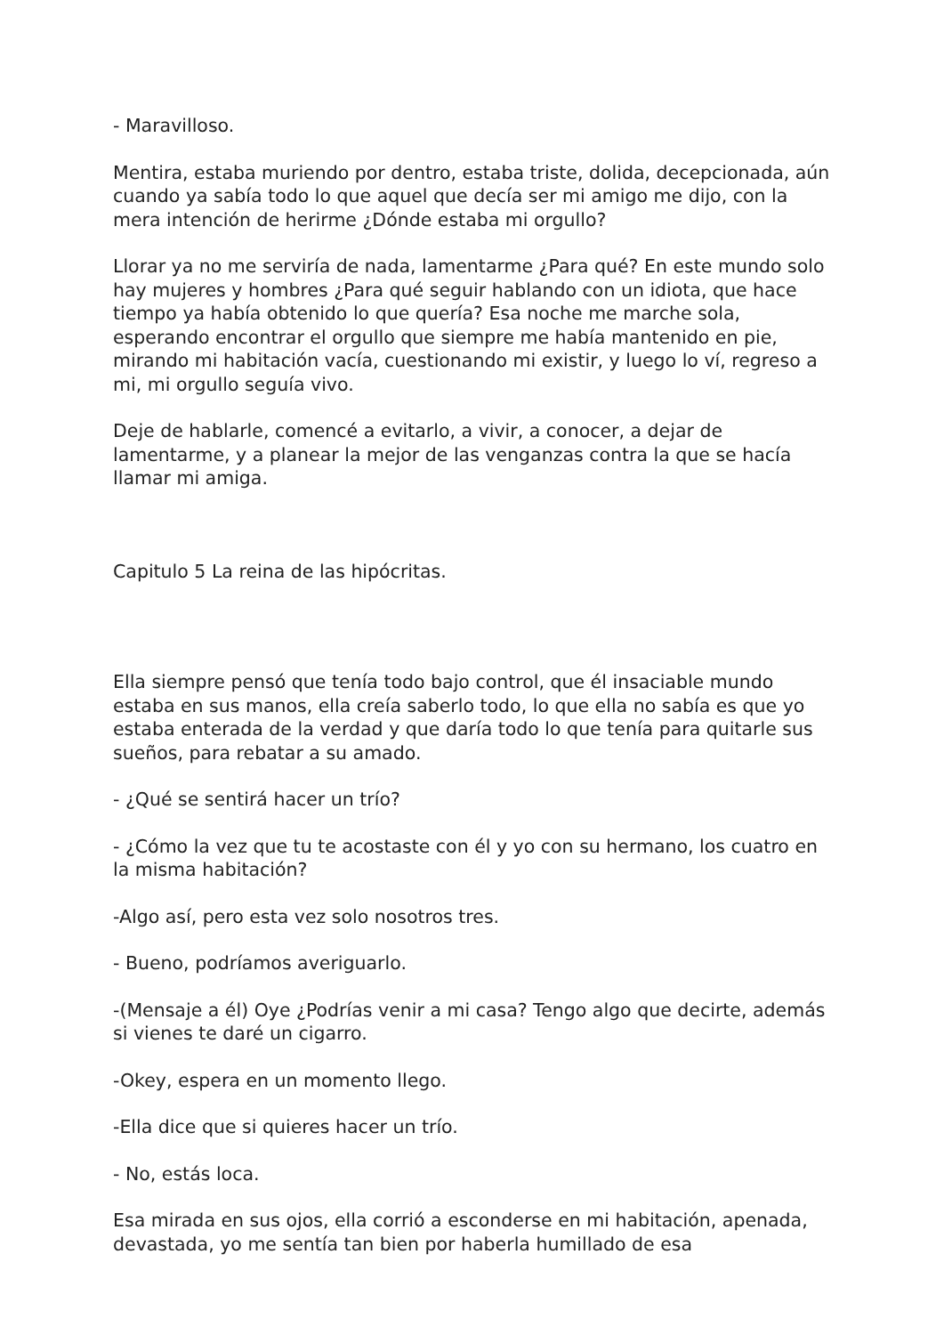- Maravilloso.
Mentira, estaba muriendo por dentro, estaba triste, dolida, decepcionada, aún cuando ya sabía todo lo que aquel que decía ser mi amigo me dijo, con la mera intención de herirme ¿Dónde estaba mi orgullo?
Llorar ya no me serviría de nada, lamentarme ¿Para qué? En este mundo solo hay mujeres y hombres ¿Para qué seguir hablando con un idiota, que hace tiempo ya había obtenido lo que quería? Esa noche me marche sola, esperando encontrar el orgullo que siempre me había mantenido en pie, mirando mi habitación vacía, cuestionando mi existir, y luego lo ví, regreso a mi, mi orgullo seguía vivo.
Deje de hablarle, comencé a evitarlo, a vivir, a conocer, a dejar de lamentarme, y a planear la mejor de las venganzas contra la que se hacía llamar mi amiga.
Capitulo 5 La reina de las hipócritas.
Ella siempre pensó que tenía todo bajo control, que él insaciable mundo estaba en sus manos, ella creía saberlo todo, lo que ella no sabía es que yo estaba enterada de la verdad y que daría todo lo que tenía para quitarle sus sueños, para rebatar a su amado.
- ¿Qué se sentirá hacer un trío?
- ¿Cómo la vez que tu te acostaste con él y yo con su hermano, los cuatro en la misma habitación?
-Algo así, pero esta vez solo nosotros tres.
- Bueno, podríamos averiguarlo.
-(Mensaje a él) Oye ¿Podrías venir a mi casa? Tengo algo que decirte, además si vienes te daré un cigarro.
-Okey, espera en un momento llego.
-Ella dice que si quieres hacer un trío.
- No, estás loca.
Esa mirada en sus ojos, ella corrió a esconderse en mi habitación, apenada, devastada, yo me sentía tan bien por haberla humillado de esa